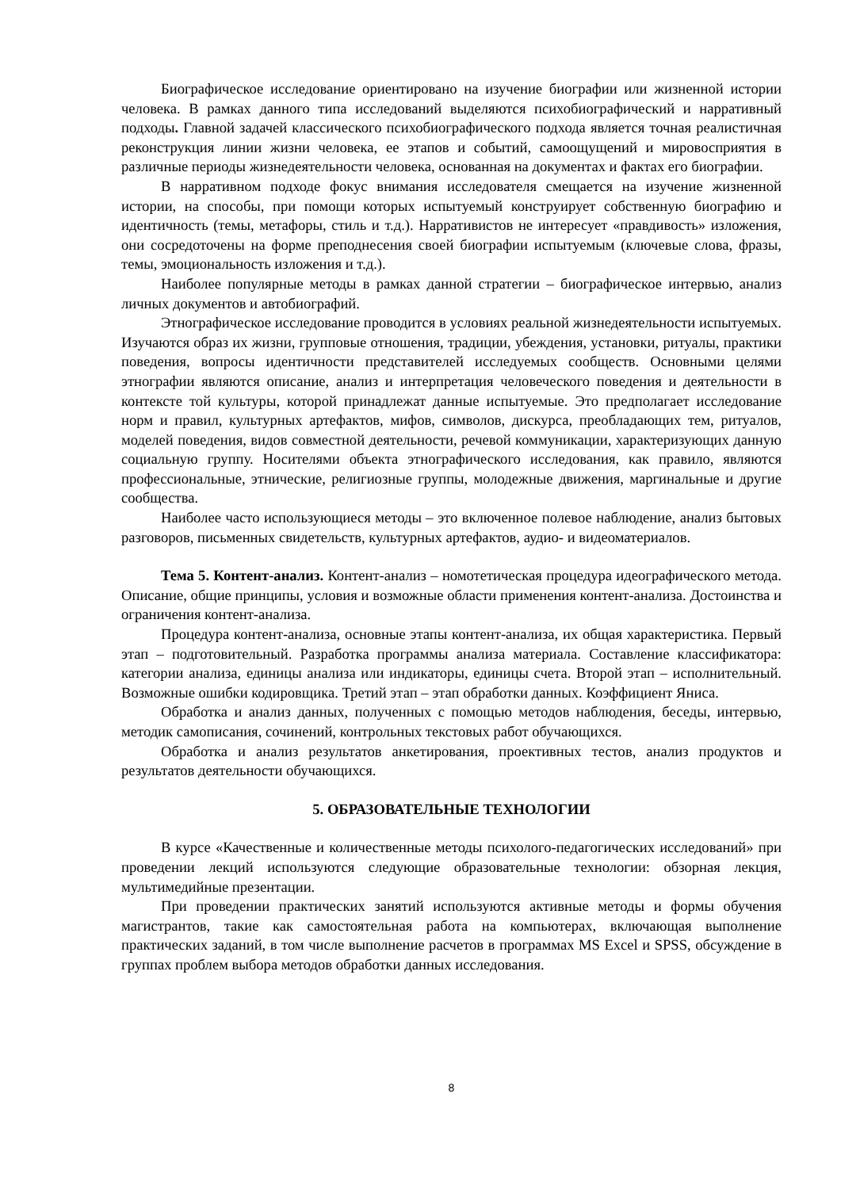Биографическое исследование ориентировано на изучение биографии или жизненной истории человека. В рамках данного типа исследований выделяются психобиографический и нарративный подходы. Главной задачей классического психобиографического подхода является точная реалистичная реконструкция линии жизни человека, ее этапов и событий, самоощущений и мировосприятия в различные периоды жизнедеятельности человека, основанная на документах и фактах его биографии.
В нарративном подходе фокус внимания исследователя смещается на изучение жизненной истории, на способы, при помощи которых испытуемый конструирует собственную биографию и идентичность (темы, метафоры, стиль и т.д.). Нарративистов не интересует «правдивость» изложения, они сосредоточены на форме преподнесения своей биографии испытуемым (ключевые слова, фразы, темы, эмоциональность изложения и т.д.).
Наиболее популярные методы в рамках данной стратегии – биографическое интервью, анализ личных документов и автобиографий.
Этнографическое исследование проводится в условиях реальной жизнедеятельности испытуемых. Изучаются образ их жизни, групповые отношения, традиции, убеждения, установки, ритуалы, практики поведения, вопросы идентичности представителей исследуемых сообществ. Основными целями этнографии являются описание, анализ и интерпретация человеческого поведения и деятельности в контексте той культуры, которой принадлежат данные испытуемые. Это предполагает исследование норм и правил, культурных артефактов, мифов, символов, дискурса, преобладающих тем, ритуалов, моделей поведения, видов совместной деятельности, речевой коммуникации, характеризующих данную социальную группу. Носителями объекта этнографического исследования, как правило, являются профессиональные, этнические, религиозные группы, молодежные движения, маргинальные и другие сообщества.
Наиболее часто использующиеся методы – это включенное полевое наблюдение, анализ бытовых разговоров, письменных свидетельств, культурных артефактов, аудио- и видеоматериалов.
Тема 5. Контент-анализ. Контент-анализ – номотетическая процедура идеографического метода. Описание, общие принципы, условия и возможные области применения контент-анализа. Достоинства и ограничения контент-анализа.
Процедура контент-анализа, основные этапы контент-анализа, их общая характеристика. Первый этап – подготовительный. Разработка программы анализа материала. Составление классификатора: категории анализа, единицы анализа или индикаторы, единицы счета. Второй этап – исполнительный. Возможные ошибки кодировщика. Третий этап – этап обработки данных. Коэффициент Яниса.
Обработка и анализ данных, полученных с помощью методов наблюдения, беседы, интервью, методик самописания, сочинений, контрольных текстовых работ обучающихся.
Обработка и анализ результатов анкетирования, проективных тестов, анализ продуктов и результатов деятельности обучающихся.
5. ОБРАЗОВАТЕЛЬНЫЕ ТЕХНОЛОГИИ
В курсе «Качественные и количественные методы психолого-педагогических исследований» при проведении лекций используются следующие образовательные технологии: обзорная лекция, мультимедийные презентации.
При проведении практических занятий используются активные методы и формы обучения магистрантов, такие как самостоятельная работа на компьютерах, включающая выполнение практических заданий, в том числе выполнение расчетов в программах MS Excel и SPSS, обсуждение в группах проблем выбора методов обработки данных исследования.
8